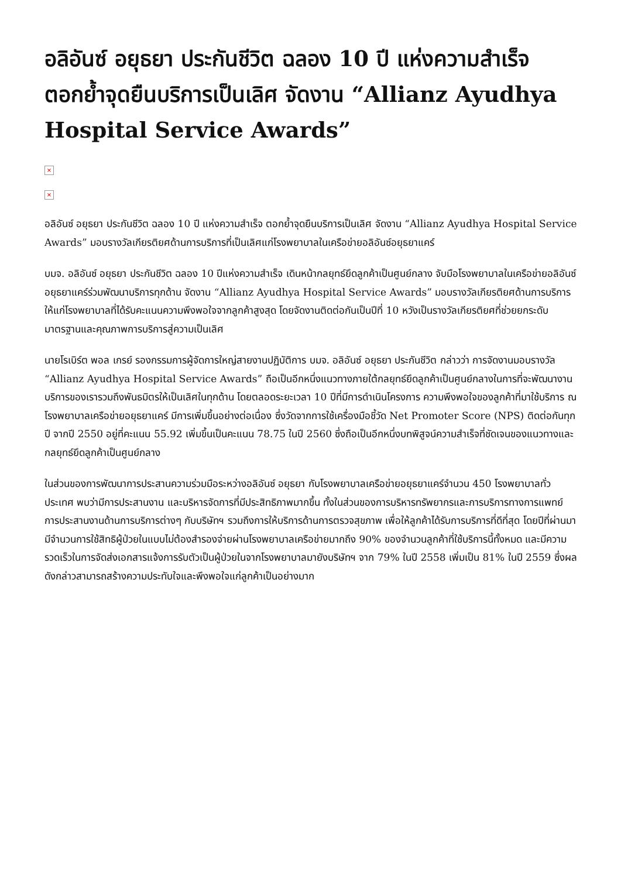อลิอันซ์ อยุธยา ประกันชีวิต ฉลอง 10 ปี แห่งความสำเร็จ ตอกย้ำจุดยืนบริการเป็นเลิศ จัดงาน “Allianz Ayudhya Hospital Service Awards”
×
×
อลิอันซ์ อยุธยา ประกันชีวิต ฉลอง 10 ปี แห่งความสำเร็จ ตอกย้ำจุดยืนบริการเป็นเลิศ จัดงาน “Allianz Ayudhya Hospital Service Awards” มอบรางวัลเกียรติยศด้านการบริการที่เป็นเลิศแก่โรงพยาบาลในเครือข่ายอลิอันซ์อยุธยาแคร์
บมจ. อลิอันซ์ อยุธยา ประกันชีวิต ฉลอง 10 ปีแห่งความสำเร็จ เดินหน้ากลยุทธ์ยึดลูกค้าเป็นศูนย์กลาง จับมือโรงพยาบาลในเครือข่ายอลิอันซ์อยุธยาแคร์ร่วมพัฒนาบริการทุกด้าน จัดงาน “Allianz Ayudhya Hospital Service Awards” มอบรางวัลเกียรติยศด้านการบริการให้แก่โรงพยาบาลที่ได้รับคะแนนความพึงพอใจจากลูกค้าสูงสุด โดยจัดงานติดต่อกันเป็นปีที่ 10 หวังเป็นรางวัลเกียรติยศที่ช่วยยกระดับมาตรฐานและคุณภาพการบริการสู่ความเป็นเลิศ
นายโรเบิร์ต พอล เกรย์ รองกรรมการผู้จัดการใหญ่สายงานปฏิบัติการ บมจ. อลิอันซ์ อยุธยา ประกันชีวิต กล่าวว่า การจัดงานมอบรางวัล “Allianz Ayudhya Hospital Service Awards” ถือเป็นอีกหนึ่งแนวทางภายใต้กลยุทธ์ยึดลูกค้าเป็นศูนย์กลางในการที่จะพัฒนางานบริการของเรารวมถึงพันธมิตรให้เป็นเลิศในทุกด้าน โดยตลอดระยะเวลา 10 ปีที่มีการดำเนินโครงการ ความพึงพอใจของลูกค้าที่มาใช้บริการ ณ โรงพยาบาลเครือข่ายอยุธยาแคร์ มีการเพิ่มขึ้นอย่างต่อเนื่อง ซึ่งวัดจากการใช้เครื่องมือชี้วัด Net Promoter Score (NPS) ติดต่อกันทุกปี จากปี 2550 อยู่ที่คะแนน 55.92 เพิ่มขึ้นเป็นคะแนน 78.75 ในปี 2560 ซึ่งถือเป็นอีกหนึ่งบทพิสูจน์ความสำเร็จที่ชัดเจนของแนวทางและกลยุทธ์ยึดลูกค้าเป็นศูนย์กลาง
ในส่วนของการพัฒนาการประสานความร่วมมือระหว่างอลิอันซ์ อยุธยา กับโรงพยาบาลเครือข่ายอยุธยาแคร์จำนวน 450 โรงพยาบาลทั่วประเทศ พบว่ามีการประสานงาน และบริหารจัดการที่มีประสิทธิภาพมากขึ้น ทั้งในส่วนของการบริหารทรัพยากรและการบริการทางการแพทย์ การประสานงานด้านการบริการต่างๆ กับบริษัทฯ รวมถึงการให้บริการด้านการตรวจสุขภาพ เพื่อให้ลูกค้าได้รับการบริการที่ดีที่สุด โดยปีที่ผ่านมามีจำนวนการใช้สิทธิผู้ป่วยในแบบไม่ต้องสำรองจ่ายผ่านโรงพยาบาลเครือข่ายมากถึง 90% ของจำนวนลูกค้าที่ใช้บริการนี้ทั้งหมด และมีความรวดเร็วในการจัดส่งเอกสารแจ้งการรับตัวเป็นผู้ป่วยในจากโรงพยาบาลมายังบริษัทฯ จาก 79% ในปี 2558 เพิ่มเป็น 81% ในปี 2559 ซึ่งผลดังกล่าวสามารถสร้างความประทับใจและพึงพอใจแก่ลูกค้าเป็นอย่างมาก